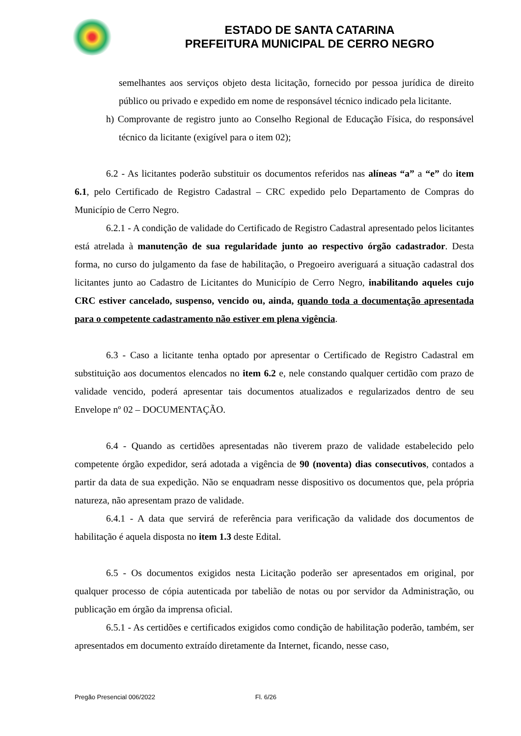ESTADO DE SANTA CATARINA
PREFEITURA MUNICIPAL DE CERRO NEGRO
semelhantes aos serviços objeto desta licitação, fornecido por pessoa jurídica de direito público ou privado e expedido em nome de responsável técnico indicado pela licitante.
h) Comprovante de registro junto ao Conselho Regional de Educação Física, do responsável técnico da licitante (exigível para o item 02);
6.2 - As licitantes poderão substituir os documentos referidos nas alíneas “a” a “e” do item 6.1, pelo Certificado de Registro Cadastral – CRC expedido pelo Departamento de Compras do Município de Cerro Negro.
6.2.1 - A condição de validade do Certificado de Registro Cadastral apresentado pelos licitantes está atrelada à manutenção de sua regularidade junto ao respectivo órgão cadastrador. Desta forma, no curso do julgamento da fase de habilitação, o Pregoeiro averiguará a situação cadastral dos licitantes junto ao Cadastro de Licitantes do Município de Cerro Negro, inabilitando aqueles cujo CRC estiver cancelado, suspenso, vencido ou, ainda, quando toda a documentação apresentada para o competente cadastramento não estiver em plena vigência.
6.3 - Caso a licitante tenha optado por apresentar o Certificado de Registro Cadastral em substituição aos documentos elencados no item 6.2 e, nele constando qualquer certidão com prazo de validade vencido, poderá apresentar tais documentos atualizados e regularizados dentro de seu Envelope nº 02 – DOCUMENTAÇÃO.
6.4 - Quando as certidões apresentadas não tiverem prazo de validade estabelecido pelo competente órgão expedidor, será adotada a vigência de 90 (noventa) dias consecutivos, contados a partir da data de sua expedição. Não se enquadram nesse dispositivo os documentos que, pela própria natureza, não apresentam prazo de validade.
6.4.1 - A data que servirá de referência para verificação da validade dos documentos de habilitação é aquela disposta no item 1.3 deste Edital.
6.5 - Os documentos exigidos nesta Licitação poderão ser apresentados em original, por qualquer processo de cópia autenticada por tabelião de notas ou por servidor da Administração, ou publicação em órgão da imprensa oficial.
6.5.1 - As certidões e certificados exigidos como condição de habilitação poderão, também, ser apresentados em documento extraído diretamente da Internet, ficando, nesse caso,
Pregão Presencial 006/2022 Fl. 6/26